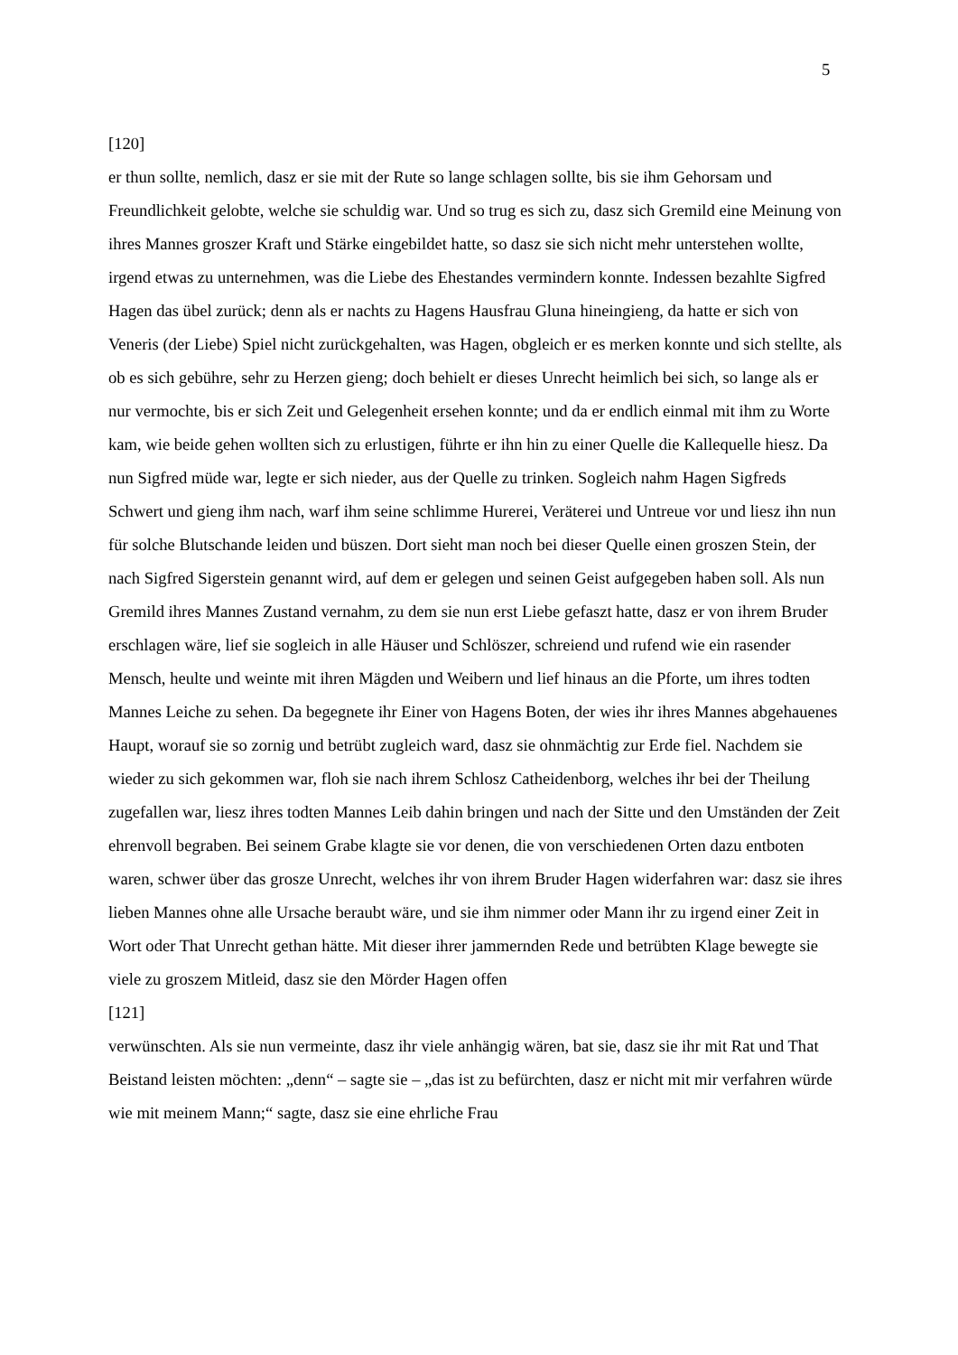5
[120]
er thun sollte, nemlich, dasz er sie mit der Rute so lange schlagen sollte, bis sie ihm Gehorsam und Freundlichkeit gelobte, welche sie schuldig war. Und so trug es sich zu, dasz sich Gremild eine Meinung von ihres Mannes groszer Kraft und Stärke eingebildet hatte, so dasz sie sich nicht mehr unterstehen wollte, irgend etwas zu unternehmen, was die Liebe des Ehestandes vermindern konnte. Indessen bezahlte Sigfred Hagen das übel zurück; denn als er nachts zu Hagens Hausfrau Gluna hineingieng, da hatte er sich von Veneris (der Liebe) Spiel nicht zurückgehalten, was Hagen, obgleich er es merken konnte und sich stellte, als ob es sich gebühre, sehr zu Herzen gieng; doch behielt er dieses Unrecht heimlich bei sich, so lange als er nur vermochte, bis er sich Zeit und Gelegenheit ersehen konnte; und da er endlich einmal mit ihm zu Worte kam, wie beide gehen wollten sich zu erlustigen, führte er ihn hin zu einer Quelle die Kallequelle hiesz. Da nun Sigfred müde war, legte er sich nieder, aus der Quelle zu trinken. Sogleich nahm Hagen Sigfreds Schwert und gieng ihm nach, warf ihm seine schlimme Hurerei, Veräterei und Untreue vor und liesz ihn nun für solche Blutschande leiden und büszen. Dort sieht man noch bei dieser Quelle einen groszen Stein, der nach Sigfred Sigerstein genannt wird, auf dem er gelegen und seinen Geist aufgegeben haben soll. Als nun Gremild ihres Mannes Zustand vernahm, zu dem sie nun erst Liebe gefaszt hatte, dasz er von ihrem Bruder erschlagen wäre, lief sie sogleich in alle Häuser und Schlöszer, schreiend und rufend wie ein rasender Mensch, heulte und weinte mit ihren Mägden und Weibern und lief hinaus an die Pforte, um ihres todten Mannes Leiche zu sehen. Da begegnete ihr Einer von Hagens Boten, der wies ihr ihres Mannes abgehauenes Haupt, worauf sie so zornig und betrübt zugleich ward, dasz sie ohnmächtig zur Erde fiel. Nachdem sie wieder zu sich gekommen war, floh sie nach ihrem Schlosz Catheidenborg, welches ihr bei der Theilung zugefallen war, liesz ihres todten Mannes Leib dahin bringen und nach der Sitte und den Umständen der Zeit ehrenvoll begraben. Bei seinem Grabe klagte sie vor denen, die von verschiedenen Orten dazu entboten waren, schwer über das grosze Unrecht, welches ihr von ihrem Bruder Hagen widerfahren war: dasz sie ihres lieben Mannes ohne alle Ursache beraubt wäre, und sie ihm nimmer oder Mann ihr zu irgend einer Zeit in Wort oder That Unrecht gethan hätte. Mit dieser ihrer jammernden Rede und betrübten Klage bewegte sie viele zu groszem Mitleid, dasz sie den Mörder Hagen offen
[121]
verwünschten. Als sie nun vermeinte, dasz ihr viele anhängig wären, bat sie, dasz sie ihr mit Rat und That Beistand leisten möchten: „denn“ – sagte sie – „das ist zu befürchten, dasz er nicht mit mir verfahren würde wie mit meinem Mann;“ sagte, dasz sie eine ehrliche Frau